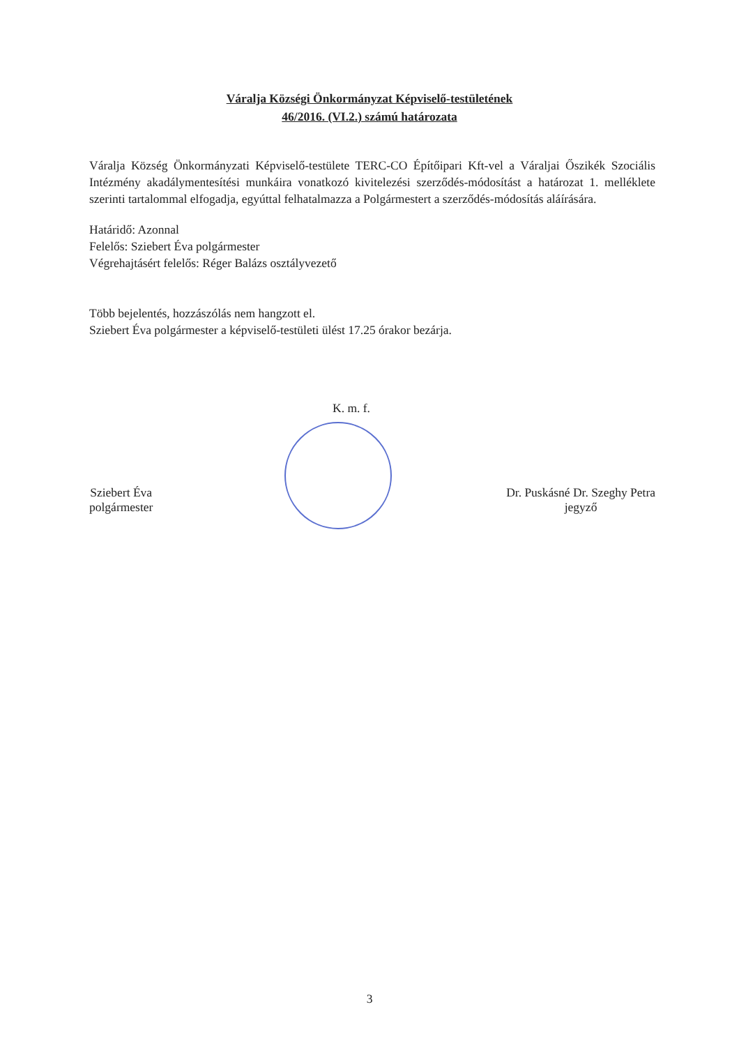Váralja Községi Önkormányzat Képviselő-testületének
46/2016. (VI.2.) számú határozata
Váralja Község Önkormányzati Képviselő-testülete TERC-CO Építőipari Kft-vel a Váraljai Őszikék Szociális Intézmény akadálymentesítési munkáira vonatkozó kivitelezési szerződés-módosítást a határozat 1. melléklete szerinti tartalommal elfogadja, egyúttal felhatalmazza a Polgármestert a szerződés-módosítás aláírására.
Határidő: Azonnal
Felelős: Sziebert Éva polgármester
Végrehajtásért felelős: Réger Balázs osztályvezető
Több bejelentés, hozzászólás nem hangzott el.
Sziebert Éva polgármester a képviselő-testületi ülést 17.25 órakor bezárja.
K. m. f.
Sziebert Éva
polgármester
Dr. Puskásné Dr. Szeghy Petra
jegyző
3